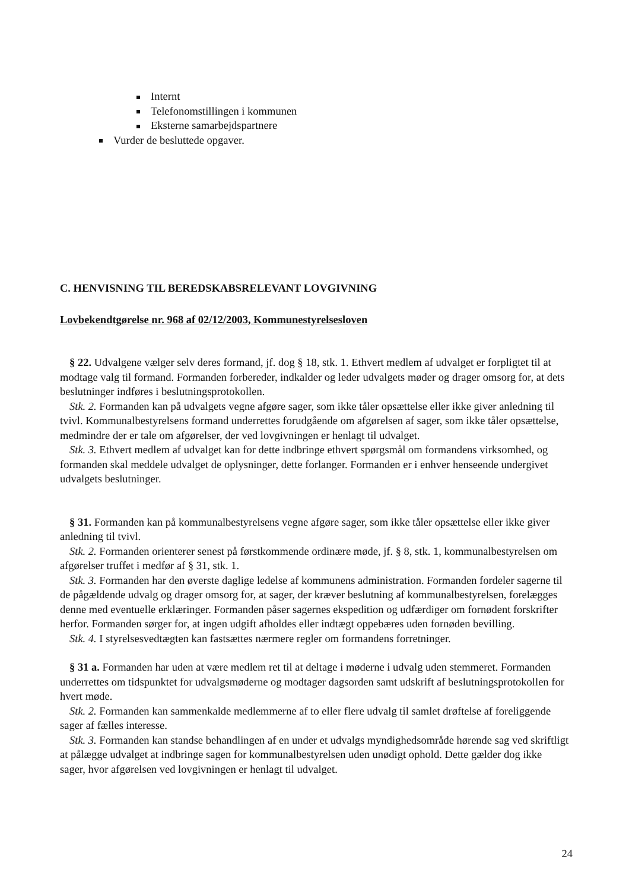Internt
Telefonomstillingen i kommunen
Eksterne samarbejdspartnere
Vurder de besluttede opgaver.
C. HENVISNING TIL BEREDSKABSRELEVANT LOVGIVNING
Lovbekendtgørelse nr. 968 af 02/12/2003, Kommunestyrelsesloven
§ 22. Udvalgene vælger selv deres formand, jf. dog § 18, stk. 1. Ethvert medlem af udvalget er forpligtet til at modtage valg til formand. Formanden forbereder, indkalder og leder udvalgets møder og drager omsorg for, at dets beslutninger indføres i beslutningsprotokollen.
Stk. 2. Formanden kan på udvalgets vegne afgøre sager, som ikke tåler opsættelse eller ikke giver anledning til tvivl. Kommunalbestyrelsens formand underrettes forudgående om afgørelsen af sager, som ikke tåler opsættelse, medmindre der er tale om afgørelser, der ved lovgivningen er henlagt til udvalget.
Stk. 3. Ethvert medlem af udvalget kan for dette indbringe ethvert spørgsmål om formandens virksomhed, og formanden skal meddele udvalget de oplysninger, dette forlanger. Formanden er i enhver henseende undergivet udvalgets beslutninger.
§ 31. Formanden kan på kommunalbestyrelsens vegne afgøre sager, som ikke tåler opsættelse eller ikke giver anledning til tvivl.
Stk. 2. Formanden orienterer senest på førstkommende ordinære møde, jf. § 8, stk. 1, kommunalbestyrelsen om afgørelser truffet i medfør af § 31, stk. 1.
Stk. 3. Formanden har den øverste daglige ledelse af kommunens administration. Formanden fordeler sagerne til de pågældende udvalg og drager omsorg for, at sager, der kræver beslutning af kommunalbestyrelsen, forelægges denne med eventuelle erklæringer. Formanden påser sagernes ekspedition og udfærdiger om fornødent forskrifter herfor. Formanden sørger for, at ingen udgift afholdes eller indtægt oppebæres uden fornøden bevilling.
Stk. 4. I styrelsesvedtægten kan fastsættes nærmere regler om formandens forretninger.
§ 31 a. Formanden har uden at være medlem ret til at deltage i møderne i udvalg uden stemmeret. Formanden underrettes om tidspunktet for udvalgsmøderne og modtager dagsorden samt udskrift af beslutningsprotokollen for hvert møde.
Stk. 2. Formanden kan sammenkalde medlemmerne af to eller flere udvalg til samlet drøftelse af foreliggende sager af fælles interesse.
Stk. 3. Formanden kan standse behandlingen af en under et udvalgs myndighedsområde hørende sag ved skriftligt at pålægge udvalget at indbringe sagen for kommunalbestyrelsen uden unødigt ophold. Dette gælder dog ikke sager, hvor afgørelsen ved lovgivningen er henlagt til udvalget.
24